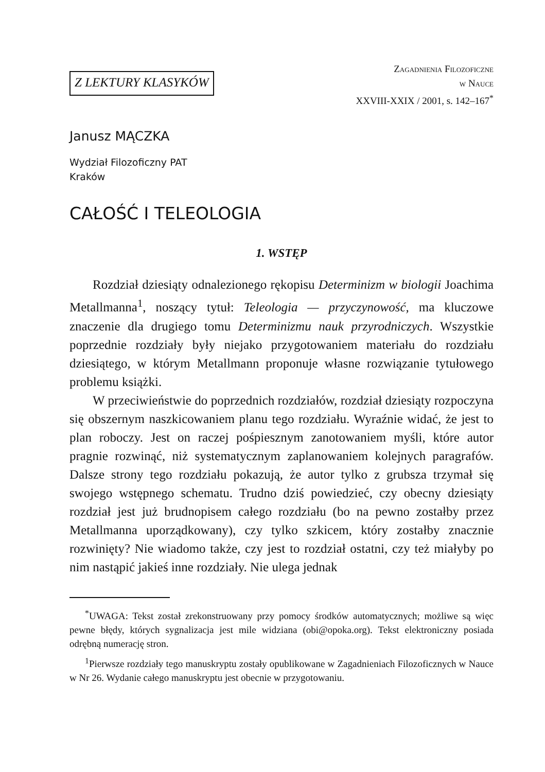Z LEKTURY KLASYKÓW
Zagadnienia Filozoficzne
w Nauce
XXVIII-XXIX / 2001, s. 142–167<sup>*</sup>
Janusz MĄCZKA
Wydział Filozoficzny PAT
Kraków
CAŁOŚĆ I TELEOLOGIA
1. WSTĘP
Rozdział dziesiąty odnalezionego rękopisu Determinizm w biologii Joachima Metallmanna<sup>1</sup>, noszący tytuł: Teleologia — przyczynowość, ma kluczowe znaczenie dla drugiego tomu Determinizmu nauk przyrodniczych. Wszystkie poprzednie rozdziały były niejako przygotowaniem materiału do rozdziału dziesiątego, w którym Metallmann proponuje własne rozwiązanie tytułowego problemu książki.
W przeciwieństwie do poprzednich rozdziałów, rozdział dziesiąty rozpoczyna się obszernym naszkicowaniem planu tego rozdziału. Wyraźnie widać, że jest to plan roboczy. Jest on raczej pośpiesznym zanotowaniem myśli, które autor pragnie rozwinąć, niż systematycznym zaplanowaniem kolejnych paragrafów. Dalsze strony tego rozdziału pokazują, że autor tylko z grubsza trzymał się swojego wstępnego schematu. Trudno dziś powiedzieć, czy obecny dziesiąty rozdział jest już brudnopisem całego rozdziału (bo na pewno zostałby przez Metallmanna uporządkowany), czy tylko szkicem, który zostałby znacznie rozwinięty? Nie wiadomo także, czy jest to rozdział ostatni, czy też miałyby po nim nastąpić jakieś inne rozdziały. Nie ulega jednak
<sup>*</sup> UWAGA: Tekst został zrekonstruowany przy pomocy środków automatycznych; możliwe są więc pewne błędy, których sygnalizacja jest mile widziana (obi@opoka.org). Tekst elektroniczny posiada odrębną numerację stron.
<sup>1</sup> Pierwsze rozdziały tego manuskryptu zostały opublikowane w Zagadnieniach Filozoficznych w Nauce w Nr 26. Wydanie całego manuskryptu jest obecnie w przygotowaniu.